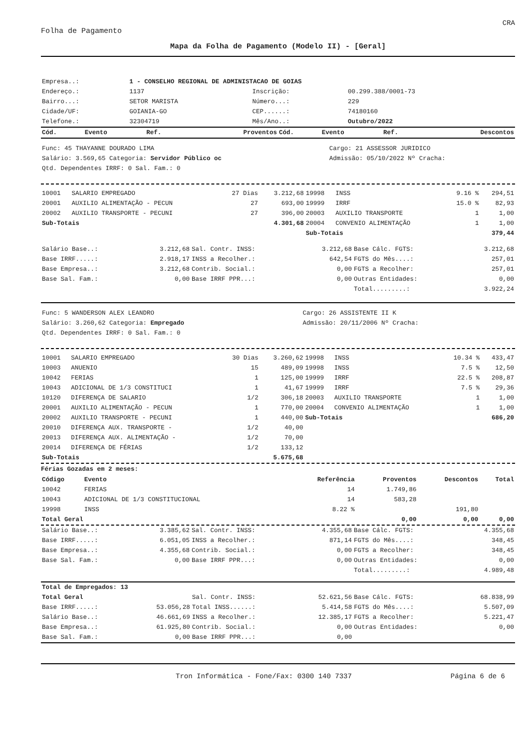CRA
Folha de Pagamento
Mapa da Folha de Pagamento (Modelo II) - [Geral]
| Empresa..: | 1 - CONSELHO REGIONAL DE ADMINISTACAO DE GOIAS | | |
| Endereço.: | 1137 | Inscrição: | 00.299.388/0001-73 |
| Bairro...: | SETOR MARISTA | Número...: | 229 |
| Cidade/UF: | GOIANIA-GO | CEP......: | 74180160 |
| Telefone.: | 32304719 | Mês/Ano..: | Outubro/2022 |
| Cód. | Evento | Ref. | Proventos | Cód. | Evento | Ref. | Descontos |
| --- | --- | --- | --- | --- | --- | --- | --- |
| Func: 45 THAYANNE DOURADO LIMA | Cargo: 21 ASSESSOR JURIDICO |
| Salário: 3.569,65 Categoria: Servidor Público oc | Admissão: 05/10/2022 Nº Cracha: |
| Qtd. Dependentes IRRF: 0 Sal. Fam.: 0 | |
| 10001 | SALARIO EMPREGADO | 27 Dias | 3.212,68 | 19998 | INSS | 9.16 % | 294,51 |
| 20001 | AUXILIO ALIMENTAÇÃO - PECUN | 27 | 693,00 | 19999 | IRRF | 15.0 % | 82,93 |
| 20002 | AUXILIO TRANSPORTE - PECUNI | 27 | 396,00 | 20003 | AUXILIO TRANSPORTE | 1 | 1,00 |
| Sub-Totais | | | 4.301,68 | 20004 | CONVENIO ALIMENTAÇÃO | 1 | 1,00 |
| | | | | Sub-Totais | | | 379,44 |
| Salário Base..: | 3.212,68 | Sal. Contr. INSS: | 3.212,68 | Base Cálc. FGTS: | 3.212,68 |
| Base IRRF.....: | 2.918,17 | INSS a Recolher.: | 642,54 | FGTS do Mês....: | 257,01 |
| Base Empresa..: | 3.212,68 | Contrib. Social.: | 0,00 | FGTS a Recolher: | 257,01 |
| Base Sal. Fam.: | 0,00 | Base IRRF PPR...: | 0,00 | Outras Entidades: | 0,00 |
| | | | | Total.........: | 3.922,24 |
| Func: 5 WANDERSON ALEX LEANDRO | Cargo: 26 ASSISTENTE II K |
| Salário: 3.260,62 Categoria: Empregado | Admissão: 20/11/2006 Nº Cracha: |
| Qtd. Dependentes IRRF: 0 Sal. Fam.: 0 | |
| 10001 | SALARIO EMPREGADO | 30 Dias | 3.260,62 | 19998 | INSS | 10.34 % | 433,47 |
| 10003 | ANUENIO | 15 | 489,09 | 19998 | INSS | 7.5 % | 12,50 |
| 10042 | FERIAS | 1 | 125,00 | 19999 | IRRF | 22.5 % | 208,87 |
| 10043 | ADICIONAL DE 1/3 CONSTITUCI | 1 | 41,67 | 19999 | IRRF | 7.5 % | 29,36 |
| 10120 | DIFERENÇA DE SALARIO | 1/2 | 306,18 | 20003 | AUXILIO TRANSPORTE | 1 | 1,00 |
| 20001 | AUXILIO ALIMENTAÇÃO - PECUN | 1 | 770,00 | 20004 | CONVENIO ALIMENTAÇÃO | 1 | 1,00 |
| 20002 | AUXILIO TRANSPORTE - PECUNI | 1 | 440,00 | Sub-Totais | | | 686,20 |
| 20010 | DIFERENÇA AUX. TRANSPORTE - | 1/2 | 40,00 | | | | |
| 20013 | DIFERENÇA AUX. ALIMENTAÇÃO - | 1/2 | 70,00 | | | | |
| 20014 | DIFERENÇA DE FÉRIAS | 1/2 | 133,12 | | | | |
| Sub-Totais | | | 5.675,68 | | | | |
Férias Gozadas em 2 meses:
| Código | Evento | Referência | Proventos | Descontos | Total |
| --- | --- | --- | --- | --- | --- |
| 10042 | FERIAS | 14 | 1.749,86 | | |
| 10043 | ADICIONAL DE 1/3 CONSTITUCIONAL | 14 | 583,28 | | |
| 19998 | INSS | 8.22 % | | 191,80 | |
| Total Geral | | | 0,00 | 0,00 | 0,00 |
| Salário Base..: | 3.385,62 | Sal. Contr. INSS: | 4.355,68 | Base Cálc. FGTS: | 4.355,68 |
| Base IRRF.....: | 6.051,05 | INSS a Recolher.: | 871,14 | FGTS do Mês....: | 348,45 |
| Base Empresa..: | 4.355,68 | Contrib. Social.: | 0,00 | FGTS a Recolher: | 348,45 |
| Base Sal. Fam.: | 0,00 | Base IRRF PPR...: | 0,00 | Outras Entidades: | 0,00 |
| | | | | Total.........: | 4.989,48 |
| Total de Empregados: 13 | | | | | |
| Total Geral | | Sal. Contr. INSS: | 52.621,56 | Base Cálc. FGTS: | 68.838,99 |
| Base IRRF.....: | 53.056,28 | Total INSS......: | 5.414,58 | FGTS do Mês....: | 5.507,09 |
| Salário Base..: | 46.661,69 | INSS a Recolher.: | 12.385,17 | FGTS a Recolher: | 5.221,47 |
| Base Empresa..: | 61.925,80 | Contrib. Social.: | 0,00 | Outras Entidades: | 0,00 |
| Base Sal. Fam.: | 0,00 | Base IRRF PPR...: | 0,00 | | |
Tron Informática - Fone/Fax: 0300 140 7337 Página 6 de 6